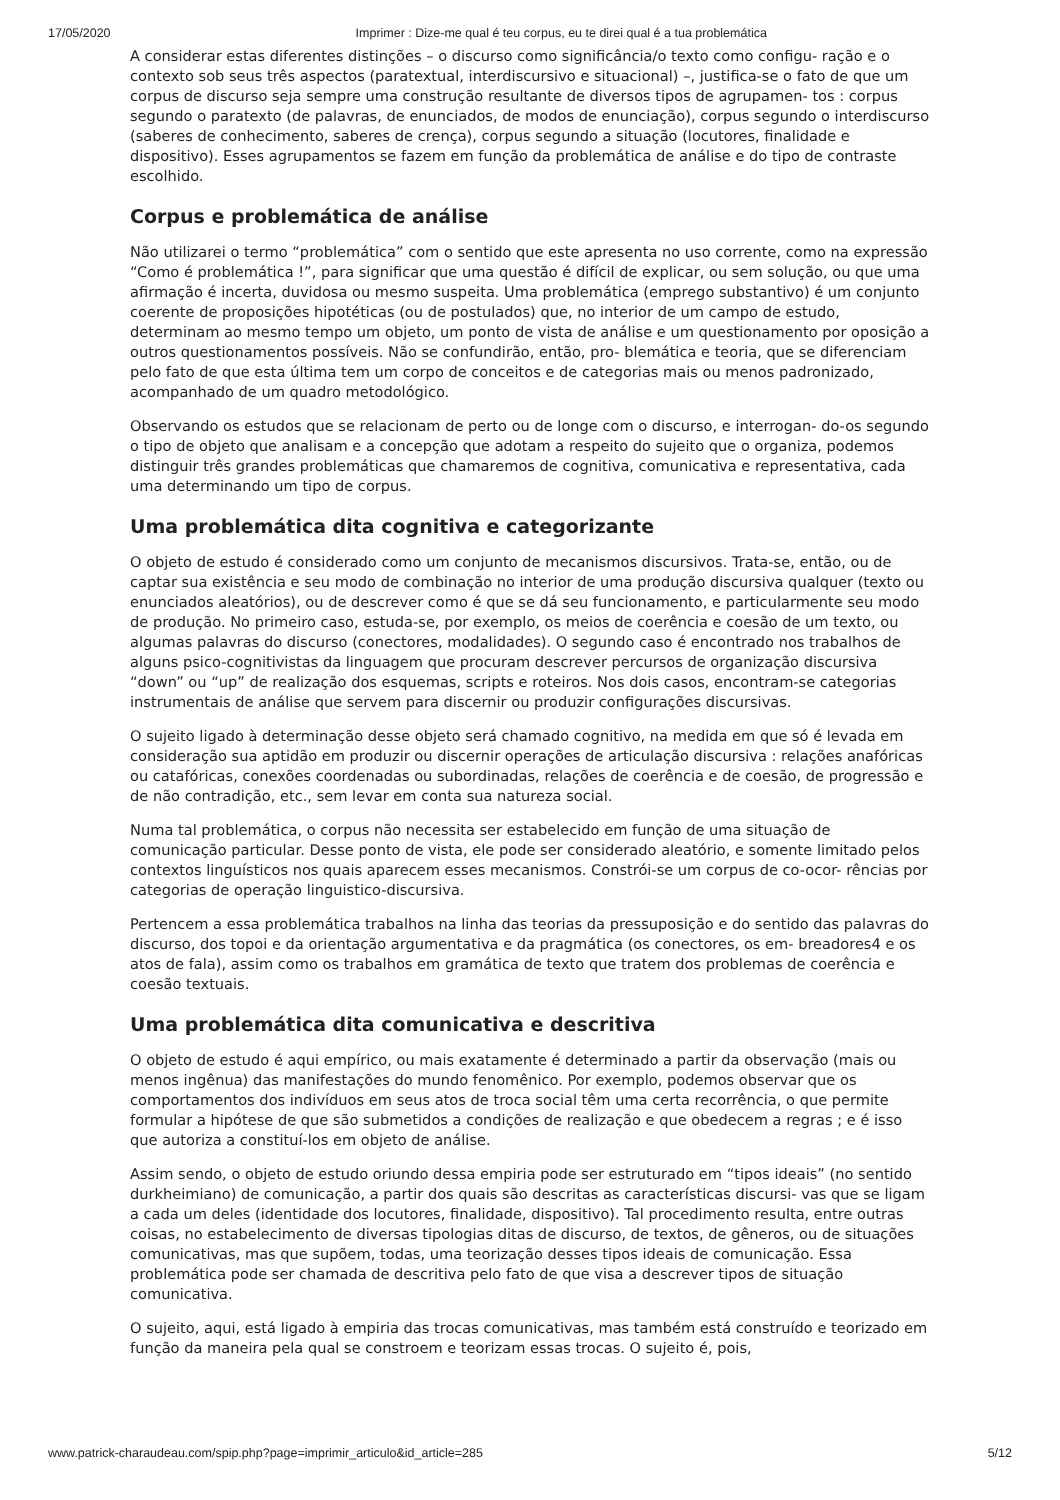17/05/2020 Imprimer : Dize-me qual é teu corpus, eu te direi qual é a tua problemática
A considerar estas diferentes distinções – o discurso como significância/o texto como configu- ração e o contexto sob seus três aspectos (paratextual, interdiscursivo e situacional) –, justifica-se o fato de que um corpus de discurso seja sempre uma construção resultante de diversos tipos de agrupamen- tos : corpus segundo o paratexto (de palavras, de enunciados, de modos de enunciação), corpus segundo o interdiscurso (saberes de conhecimento, saberes de crença), corpus segundo a situação (locutores, finalidade e dispositivo). Esses agrupamentos se fazem em função da problemática de análise e do tipo de contraste escolhido.
Corpus e problemática de análise
Não utilizarei o termo “problemática” com o sentido que este apresenta no uso corrente, como na expressão “Como é problemática !”, para significar que uma questão é difícil de explicar, ou sem solução, ou que uma afirmação é incerta, duvidosa ou mesmo suspeita. Uma problemática (emprego substantivo) é um conjunto coerente de proposições hipotéticas (ou de postulados) que, no interior de um campo de estudo, determinam ao mesmo tempo um objeto, um ponto de vista de análise e um questionamento por oposição a outros questionamentos possíveis. Não se confundirão, então, pro- blemática e teoria, que se diferenciam pelo fato de que esta última tem um corpo de conceitos e de categorias mais ou menos padronizado, acompanhado de um quadro metodológico.
Observando os estudos que se relacionam de perto ou de longe com o discurso, e interrogan- do-os segundo o tipo de objeto que analisam e a concepção que adotam a respeito do sujeito que o organiza, podemos distinguir três grandes problemáticas que chamaremos de cognitiva, comunicativa e representativa, cada uma determinando um tipo de corpus.
Uma problemática dita cognitiva e categorizante
O objeto de estudo é considerado como um conjunto de mecanismos discursivos. Trata-se, então, ou de captar sua existência e seu modo de combinação no interior de uma produção discursiva qualquer (texto ou enunciados aleatórios), ou de descrever como é que se dá seu funcionamento, e particularmente seu modo de produção. No primeiro caso, estuda-se, por exemplo, os meios de coerência e coesão de um texto, ou algumas palavras do discurso (conectores, modalidades). O segundo caso é encontrado nos trabalhos de alguns psico-cognitivistas da linguagem que procuram descrever percursos de organização discursiva “down” ou “up” de realização dos esquemas, scripts e roteiros. Nos dois casos, encontram-se categorias instrumentais de análise que servem para discernir ou produzir configurações discursivas.
O sujeito ligado à determinação desse objeto será chamado cognitivo, na medida em que só é levada em consideração sua aptidão em produzir ou discernir operações de articulação discursiva : relações anafóricas ou catafóricas, conexões coordenadas ou subordinadas, relações de coerência e de coesão, de progressão e de não contradição, etc., sem levar em conta sua natureza social.
Numa tal problemática, o corpus não necessita ser estabelecido em função de uma situação de comunicação particular. Desse ponto de vista, ele pode ser considerado aleatório, e somente limitado pelos contextos linguísticos nos quais aparecem esses mecanismos. Constrói-se um corpus de co-ocor- rências por categorias de operação linguistico-discursiva.
Pertencem a essa problemática trabalhos na linha das teorias da pressuposição e do sentido das palavras do discurso, dos topoi e da orientação argumentativa e da pragmática (os conectores, os em- breadores4 e os atos de fala), assim como os trabalhos em gramática de texto que tratem dos problemas de coerência e coesão textuais.
Uma problemática dita comunicativa e descritiva
O objeto de estudo é aqui empírico, ou mais exatamente é determinado a partir da observação (mais ou menos ingênua) das manifestações do mundo fenomênico. Por exemplo, podemos observar que os comportamentos dos indivíduos em seus atos de troca social têm uma certa recorrência, o que permite formular a hipótese de que são submetidos a condições de realização e que obedecem a regras ; e é isso que autoriza a constituí-los em objeto de análise.
Assim sendo, o objeto de estudo oriundo dessa empiria pode ser estruturado em “tipos ideais” (no sentido durkheimiano) de comunicação, a partir dos quais são descritas as características discursi- vas que se ligam a cada um deles (identidade dos locutores, finalidade, dispositivo). Tal procedimento resulta, entre outras coisas, no estabelecimento de diversas tipologias ditas de discurso, de textos, de gêneros, ou de situações comunicativas, mas que supõem, todas, uma teorização desses tipos ideais de comunicação. Essa problemática pode ser chamada de descritiva pelo fato de que visa a descrever tipos de situação comunicativa.
O sujeito, aqui, está ligado à empiria das trocas comunicativas, mas também está construído e teorizado em função da maneira pela qual se constroem e teorizam essas trocas. O sujeito é, pois,
www.patrick-charaudeau.com/spip.php?page=imprimir_articulo&id_article=285 5/12